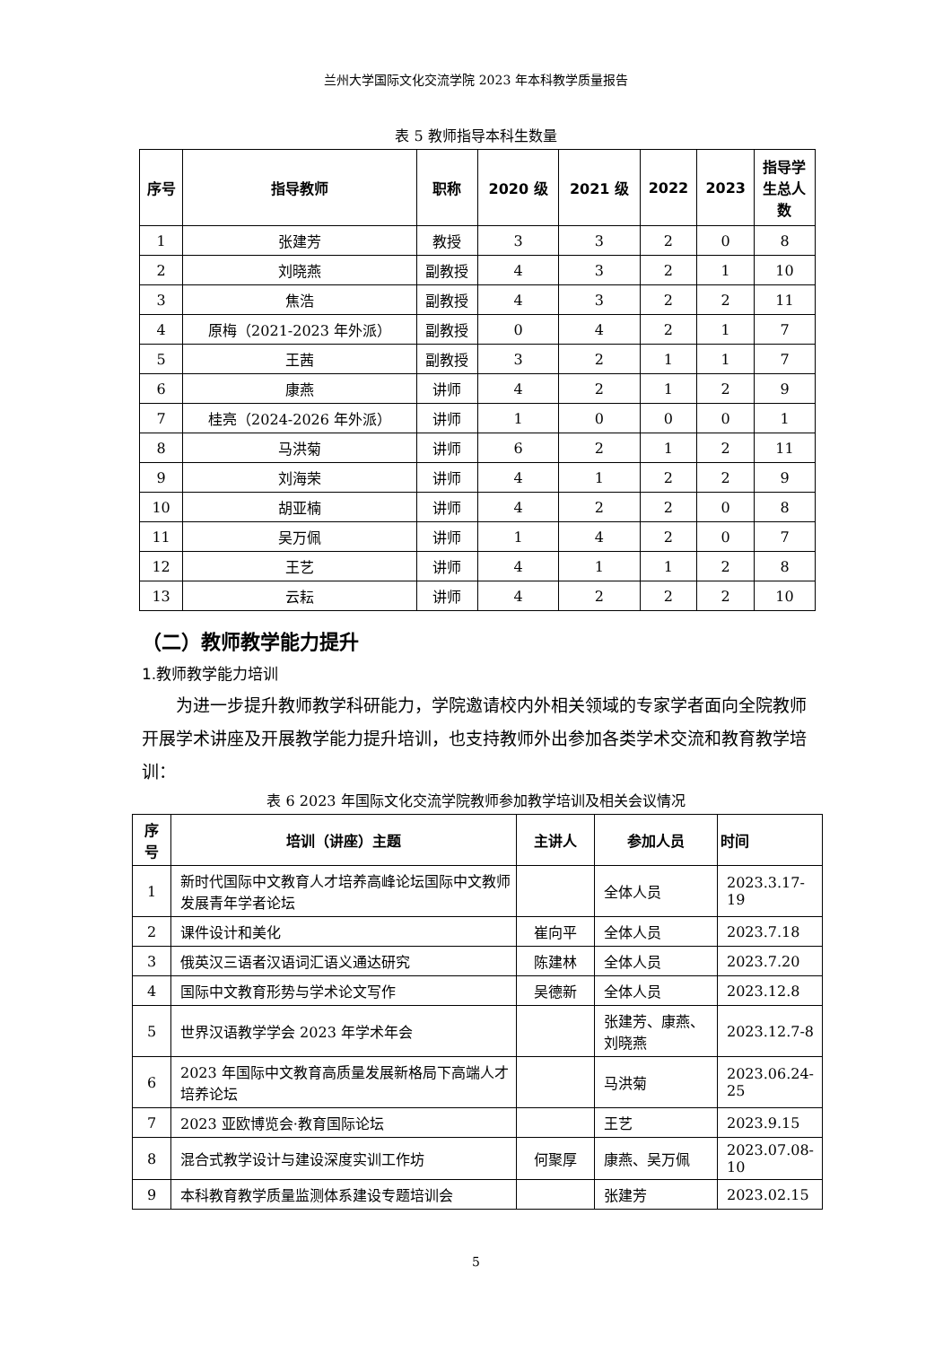兰州大学国际文化交流学院 2023 年本科教学质量报告
表 5 教师指导本科生数量
| 序号 | 指导教师 | 职称 | 2020 级 | 2021 级 | 2022 | 2023 | 指导学 生总人 数 |
| --- | --- | --- | --- | --- | --- | --- | --- |
| 1 | 张建芳 | 教授 | 3 | 3 | 2 | 0 | 8 |
| 2 | 刘晓燕 | 副教授 | 4 | 3 | 2 | 1 | 10 |
| 3 | 焦浩 | 副教授 | 4 | 3 | 2 | 2 | 11 |
| 4 | 原梅（2021-2023 年外派） | 副教授 | 0 | 4 | 2 | 1 | 7 |
| 5 | 王茜 | 副教授 | 3 | 2 | 1 | 1 | 7 |
| 6 | 康燕 | 讲师 | 4 | 2 | 1 | 2 | 9 |
| 7 | 桂亮（2024-2026 年外派） | 讲师 | 1 | 0 | 0 | 0 | 1 |
| 8 | 马洪菊 | 讲师 | 6 | 2 | 1 | 2 | 11 |
| 9 | 刘海荣 | 讲师 | 4 | 1 | 2 | 2 | 9 |
| 10 | 胡亚楠 | 讲师 | 4 | 2 | 2 | 0 | 8 |
| 11 | 吴万佩 | 讲师 | 1 | 4 | 2 | 0 | 7 |
| 12 | 王艺 | 讲师 | 4 | 1 | 1 | 2 | 8 |
| 13 | 云耘 | 讲师 | 4 | 2 | 2 | 2 | 10 |
（二）教师教学能力提升
1.教师教学能力培训
为进一步提升教师教学科研能力，学院邀请校内外相关领域的专家学者面向全院教师开展学术讲座及开展教学能力提升培训，也支持教师外出参加各类学术交流和教育教学培训：
表 6 2023 年国际文化交流学院教师参加教学培训及相关会议情况
| 序 号 | 培训（讲座）主题 | 主讲人 | 参加人员 | 时间 |
| --- | --- | --- | --- | --- |
| 1 | 新时代国际中文教育人才培养高峰论坛国际中文教师发展青年学者论坛 | | 全体人员 | 2023.3.17-19 |
| 2 | 课件设计和美化 | 崔向平 | 全体人员 | 2023.7.18 |
| 3 | 俄英汉三语者汉语词汇语义通达研究 | 陈建林 | 全体人员 | 2023.7.20 |
| 4 | 国际中文教育形势与学术论文写作 | 吴德新 | 全体人员 | 2023.12.8 |
| 5 | 世界汉语教学学会 2023 年学术年会 | | 张建芳、康燕、刘晓燕 | 2023.12.7-8 |
| 6 | 2023 年国际中文教育高质量发展新格局下高端人才培养论坛 | | 马洪菊 | 2023.06.24-25 |
| 7 | 2023 亚欧博览会·教育国际论坛 | | 王艺 | 2023.9.15 |
| 8 | 混合式教学设计与建设深度实训工作坊 | 何聚厚 | 康燕、吴万佩 | 2023.07.08-10 |
| 9 | 本科教育教学质量监测体系建设专题培训会 | | 张建芳 | 2023.02.15 |
5